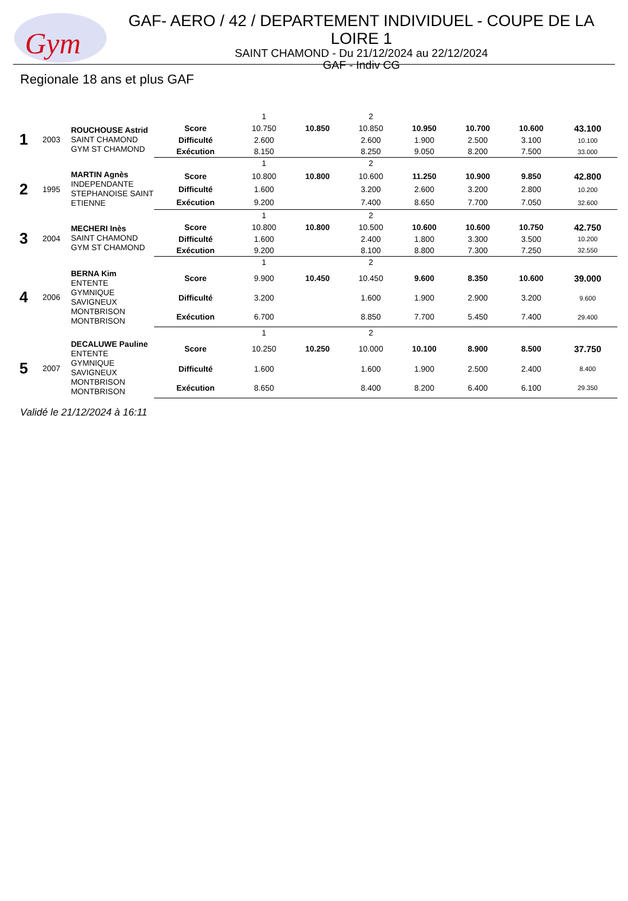Gym
GAF- AERO / 42 / DEPARTEMENT INDIVIDUEL - COUPE DE LA LOIRE 1
SAINT CHAMOND - Du 21/12/2024 au 22/12/2024
GAF - Indiv CG
Regionale 18 ans et plus GAF
| | | | | 1 | | 2 | | | | |
| 1 | 2003 | ROUCHOUSE Astrid SAINT CHAMOND GYM ST CHAMOND | Score | 10.750 | 10.850 | 10.850 | 10.950 | 10.700 | 10.600 | 43.100 |
| | | | Difficulté | 2.600 | | 2.600 | 1.900 | 2.500 | 3.100 | 10.100 |
| | | | Exécution | 8.150 | | 8.250 | 9.050 | 8.200 | 7.500 | 33.000 |
| | | | | 1 | | 2 | | | | |
| 2 | 1995 | MARTIN Agnès INDEPENDANTE STEPHANOISE SAINT ETIENNE | Score | 10.800 | 10.800 | 10.600 | 11.250 | 10.900 | 9.850 | 42.800 |
| | | | Difficulté | 1.600 | | 3.200 | 2.600 | 3.200 | 2.800 | 10.200 |
| | | | Exécution | 9.200 | | 7.400 | 8.650 | 7.700 | 7.050 | 32.600 |
| | | | | 1 | | 2 | | | | |
| 3 | 2004 | MECHERI Inès SAINT CHAMOND GYM ST CHAMOND | Score | 10.800 | 10.800 | 10.500 | 10.600 | 10.600 | 10.750 | 42.750 |
| | | | Difficulté | 1.600 | | 2.400 | 1.800 | 3.300 | 3.500 | 10.200 |
| | | | Exécution | 9.200 | | 8.100 | 8.800 | 7.300 | 7.250 | 32.550 |
| | | | | 1 | | 2 | | | | |
| 4 | 2006 | BERNA Kim ENTENTE GYMNIQUE SAVIGNEUX MONTBRISON MONTBRISON | Score | 9.900 | 10.450 | 10.450 | 9.600 | 8.350 | 10.600 | 39.000 |
| | | | Difficulté | 3.200 | | 1.600 | 1.900 | 2.900 | 3.200 | 9.600 |
| | | | Exécution | 6.700 | | 8.850 | 7.700 | 5.450 | 7.400 | 29.400 |
| | | | | 1 | | 2 | | | | |
| 5 | 2007 | DECALUWE Pauline ENTENTE GYMNIQUE SAVIGNEUX MONTBRISON MONTBRISON | Score | 10.250 | 10.250 | 10.000 | 10.100 | 8.900 | 8.500 | 37.750 |
| | | | Difficulté | 1.600 | | 1.600 | 1.900 | 2.500 | 2.400 | 8.400 |
| | | | Exécution | 8.650 | | 8.400 | 8.200 | 6.400 | 6.100 | 29.350 |
Validé le 21/12/2024 à 16:11